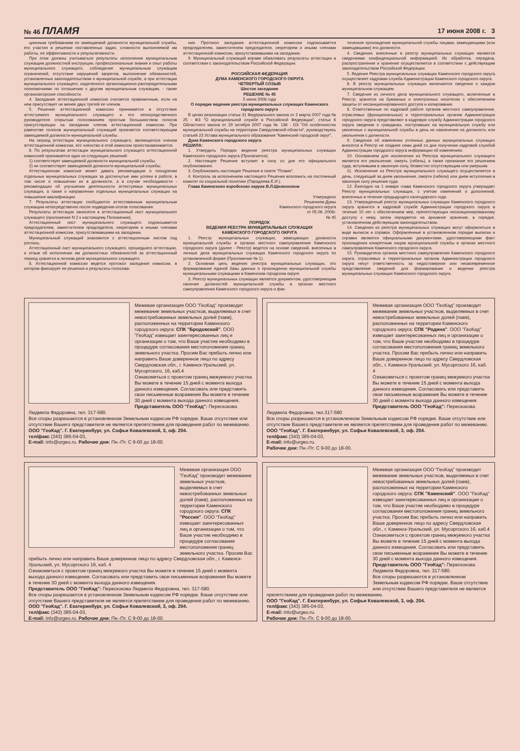№ 46 ПЛАМЯ 17 июня 2008 г. 3
ционным требованиям по замещаемой должности муниципальной службы, его участия в решении поставленных задач, сложности выполняемой им работы, ее эффективности и результативности.
При этом должны учитываться результаты исполнения муниципальным служащим должностной инструкции, профессиональные знания и опыт работы муниципального служащего, соблюдение муниципальным служащим ограничений, отсутствие нарушений запретов, выполнение обязанностей, установленных законодательством о муниципальной службе, а при аттестации муниципального служащего, наделенного организационно-распорядительными полномочиями по отношению к другим муниципальным служащим, - также организаторские способности.
4. Заседание аттестационной комиссии считается правомочным, если на нем присутствует не менее двух третей ее членов.
5. Решение аттестационной комиссии принимается в отсутствие аттестуемого муниципального служащего и его непосредственного руководителя открытым голосованием простым большинством голосов присутствующих на заседании членов аттестационной комиссии. При равенстве голосов муниципальный служащий признается соответствующим замещаемой должности муниципальной службы.
На период аттестации муниципального служащего, являющегося членом аттестационной комиссии, его членство в этой комиссии приостанавливается.
6. По результатам аттестации муниципального служащего аттестационной комиссией принимается одно из следующих решений:
1) соответствует замещаемой должности муниципальной службы;
2) не соответствует замещаемой должности муниципальной службы.
Аттестационная комиссия может давать рекомендации о поощрении отдельных муниципальных служащих за достигнутые ими успехи в работе, в том числе о повышении их в должности, а в случае необходимости - рекомендации об улучшении деятельности аттестуемых муниципальных служащих, а также о направлении отдельных муниципальных служащих на повышение квалификации.
7. Результаты аттестации сообщаются аттестованным муниципальным служащим непосредственно после подведения итогов голосования.
Результаты аттестации заносятся в аттестационный лист муниципального служащего (приложение N 2 к настоящему Положению).
Аттестационный лист муниципального служащего подписывается председателем, заместителем председателя, секретарем и иными членами аттестационной комиссии, присутствовавшими на заседании.
Муниципальный служащий знакомится с аттестационным листом под роспись.
Аттестационный лист муниципального служащего, прошедшего аттестацию, и отзыв об исполнении им должностных обязанностей за аттестационный период хранятся в личном деле муниципального служащего.
8. Аттестационной комиссии ведется протокол заседания комиссии, в котором фиксирует ее решения и результаты голосова-
ния. Протокол заседания аттестационной комиссии подписывается председателем, заместителем председателя, секретарем и иными членами аттестационной комиссии, присутствовавшими на заседании.
9. Муниципальный служащий вправе обжаловать результаты аттестации в соответствии с законодательством Российской Федерации.
РОССИЙСКАЯ ФЕДЕРАЦИЯ
ДУМА КАМЕНСКОГО ГОРОДСКОГО ОКРУГА
ЧЕТВЕРТЫЙ СОЗЫВ
Шестое заседание
РЕШЕНИЕ № 45
5 июня 2008 года
О порядке ведения реестра муниципальных служащих Каменского городского округа
В целях реализации статьи 31 Федерального закона от 2 марта 2007 года № 25 - ФЗ "О муниципальной службе в Российской Федерации", статьи 6 Областного закона от 29 октября 2007 года № 136 - ОЗ "Об особенностях муниципальной службы на территории Свердловской области", руководствуясь статьей 23 Устава муниципального образования "Каменский городской округ",
Дума Каменского городского округа
РЕШИЛА:
1. Утвердить Порядок ведения реестра муниципальных служащих Каменского городского округа (Прилагается).
2. Настоящее Решение вступает в силу со дня его официального опубликования.
3. Опубликовать настоящее Решение в газете "Пламя".
4. Контроль за исполнением настоящего Решения возложить на постоянный комитет по социальной политике (Парадеева Е.И.).
Глава Каменского городского округа В.Л.Щелконогов
Утверждено
Решением Думы
Каменского городского округа
от 05.06..2008г.
№ 45
ПОРЯДОК
ВЕДЕНИЯ РЕЕСТРА МУНИЦИПАЛЬНЫХ СЛУЖАЩИХ
КАМЕНСКОГО ГОРОДСКОГО ОКРУГА
1. Реестр муниципальных служащих, замещающих должности муниципальной службы в органах местного самоуправления Каменского городского округа (далее - Реестр) ведется на основе сведений, внесенных в личные дела муниципальных служащих Каменского городского округа по установленной форме (Приложение № 1).
2. Основная цель ведения реестра муниципальных служащих, это формирование единой базы данных о прохождении муниципальной службы муниципальными служащими в Каменском городском округе.
3. Реестр муниципальных служащих является документом, удостоверяющим наличие должностей муниципальной службы в органах местного самоуправления Каменского городского округа и фак-
тическое прохождение муниципальной службы лицами, замещающими (или замещавшими) эти должности.
4. Сведения, внесенные в реестр муниципальных служащих являются сведениями конфиденциальной информацией. Их обработка, передача, распространение и хранение осуществляется в соответствии с действующим законодательством Российской Федерации.
5. Ведение Реестра муниципальных служащих Каменского городского округа осуществляет кадровая служба Администрации Каменского городского округа.
6. В реестр муниципальных служащих включаются сведения о каждом муниципальном служащем.
7. Сведения из личного дела муниципального служащего, включенные в Реестр, хранятся на бумажных и электронных носителях с обеспечением защиты от несанкционированного доступа и копирования.
8. Ответственные по кадровой работе органов местного самоуправления, отраслевых (функциональных) и территориальных органов Администрации городского округа представляют в кадровую службу Администрации городского округа сведения о гражданах, поступивших на муниципальную службу или уволенных с муниципальной службы в день их назначения на должность или увольнения с должности.
9. Сведения об изменении учтенных данных муниципальных служащих вносятся в Реестр не позднее семи дней со дня получения кадровой службой Администрации городского округа информации об изменениях.
10. Основанием для исключения из Реестра муниципального служащего является его увольнение, смерть (гибель), а также признание его решением суда, вступившим в законную силу, безвестно отсутствующим или умершим.
11. Исключение из Реестра муниципального служащего осуществляется в день, следующий за днем увольнения, смерти (гибели) или днем вступления в законную силу решения суда.
12. Ежегодно на 1 января глава Каменского городского округа утверждает Реестр муниципальных служащих, с учетом изменений и дополнений, внесенных в течение предыдущего календарного года.
13. Утвержденный реестр муниципальных служащих Каменского городского округа хранится в кадровой службе Администрации городского округа в течение 10 лет с обеспечением мер, препятствующих несанкционированному доступу к нему, затем передается на архивное хранение, в порядке, установленном действующим законодательством.
14. Сведения из реестра муниципальных служащих могут оформляться в виде выписок и справок. Оформленные в установленном порядке выписки и справки являются официальными документами, удостоверяющими факт прохождения конкретным лицом муниципальной службы в органах местного самоуправления Каменского городского округа.
15. Руководители органов местного самоуправления Каменского городского округа, отраслевых и территориальных органов Администрации городского округа несут ответственность за недостоверное или несвоевременное представление сведений для формирования и ведения реестра муниципальных служащих Каменского городского округа.
Межевая организация ООО "ГеоКад" производит межевание земельных участков, выделяемых в счет невостребованных земельных долей (паев), расположенных на территории Каменского городского округа: СПК "Бродовской". ООО "ГеоКад" извещает заинтересованных лиц и организации о том, что Ваше участие необходимо в процедуре согласования местоположения границ земельного участка. Просим Вас прибыть лично или направить Ваше доверенное лицо по адресу Свердловская обл., г. Каменск-Уральский, ул. Мусоргского, 16, каб.4
Ознакомиться с проектом границ межуемого участка Вы можете в течение 15 дней с момента выхода данного извещения. Согласовать или представить свои письменные возражения Вы можете в течение 30 дней с момента выхода данного извещения.
Представитель ООО "ГеоКад": Перескокова Людмила Федоровна, тел. 317-580.
Все споры разрешаются в установленном Земельным кодексом РФ порядке. Ваше отсутствие или отсутствие Вашего представителя не является препятствием для проведения работ по межеванию.
ООО "ГеоКад". Г. Екатеринбург, ул. Софьи Ковалевской, 3, оф. 204.
тел/факс (343) 385-04-03,
E-mail: info@urgeo.ru. Рабочие дни: Пн.-Пт. С 9-00 до 18-00.
Межевая организация ООО "ГеоКад" производит межевание земельных участков, выделяемых в счет невостребованных земельных долей (паев), расположенных на территории Каменского городского округа: СПК "Родина". ООО "ГеоКад" извещает заинтересованных лиц и организации о том, что Ваше участие необходимо в процедуре согласования местоположения границ земельного участка. Просим Вас прибыть лично или направить Ваше доверенное лицо по адресу Свердловская обл., г. Каменск-Уральский, ул. Мусоргского 16, каб. 4
Ознакомиться с проектом границ межуемого участка Вы можете в течение 15 дней с момента выхода данного извещения. Согласовать или представить свои письменные возражения Вы можете в течение 30 дней с момента выхода данного извещения.
Представитель ООО "ГеоКад": Перескокова Людмила Федоровна, тел.317-580
Все споры разрешаются в установленном Земельным кодексом РФ порядке. Ваше отсутствие или отсутствие Вашего представителя не является препятствием для проведения работ по межеванию.
ООО "ГеоКад". Г. Екатеринбург, ул. Софьи Ковалевской, 3, оф. 204.
тел/факс (343) 385-04-03,
E-mail: info@urgeo.ru.
Рабочие дни: Пн.-Пт. С 9-00 до 18-00.
Межевая организация ООО "ГеоКад" производит межевание земельных участков, выделяемых в счет невостребованных земельных долей (паев), расположенных на территории Каменского городского округа: СПК "Россия". ООО "ГеоКад" извещает заинтересованных лиц и организации о том, что Ваше участие необходимо в процедуре согласования местоположения границ земельного участка. Просим Вас прибыть лично или направить Ваше доверенное лицо по адресу Свердловская обл., г. Каменск-Уральский, ул. Мусоргского 16, каб. 4
Ознакомиться с проектом границ межуемого участка Вы можете в течение 15 дней с момента выхода данного извещения. Согласовать или представить свои письменные возражения Вы можете в течение 30 дней с момента выхода данного извещения.
Представитель ООО "ГеоКад": Перескокова Людмила Федоровна, тел. 317-580.
Все споры разрешаются в установленном Земельным кодексом РФ порядке. Ваше отсутствие или отсутствие Вашего представителя не является препятствием для проведения работ по межеванию.
ООО "ГеоКад". Г. Екатеринбург, ул. Софьи Ковалевской, 3, оф. 204.
тел/факс (343) 385-04-03,
E-mail: info@urgeo.ru. Рабочие дни: Пн.-Пт. С 9-00 до 18-00.
Межевая организация ООО "ГеоКад" производит межевание земельных участков, выделяемых в счет невостребованных земельных долей (паев), расположенных на территории Каменского городского округа: СПК "Каменский". ООО "ГеоКад" извещает заинтересованных лиц и организации о том, что Ваше участие необходимо в процедуре согласования местоположения границ земельного участка. Просим Вас прибыть лично или направить Ваше доверенное лицо по адресу Свердловская обл., г. Каменск-Уральский, ул. Мусоргского 16, каб.4
Ознакомиться с проектом границ межуемого участка Вы можете в течение 15 дней с момента выхода данного извещения. Согласовать или представить свои письменные возражения Вы можете в течение 30 дней с момента выхода данного извещения.
Представитель ООО "ГеоКад": Перескокова Людмила Федоровна, тел. 317-580.
Все споры разрешаются в установленном Земельным кодексом РФ порядке. Ваше отсутствие или отсутствие Вашего представителя не является препятствием для проведения работ по межеванию.
ООО "ГеоКад". Г. Екатеринбург, ул. Софьи Ковалевской, 3, оф. 204.
тел/факс (343) 385-04-03,
E-mail: info@urgeo.ru.
Рабочие дни: Пн.-Пт. С 9-00 до 18-00.